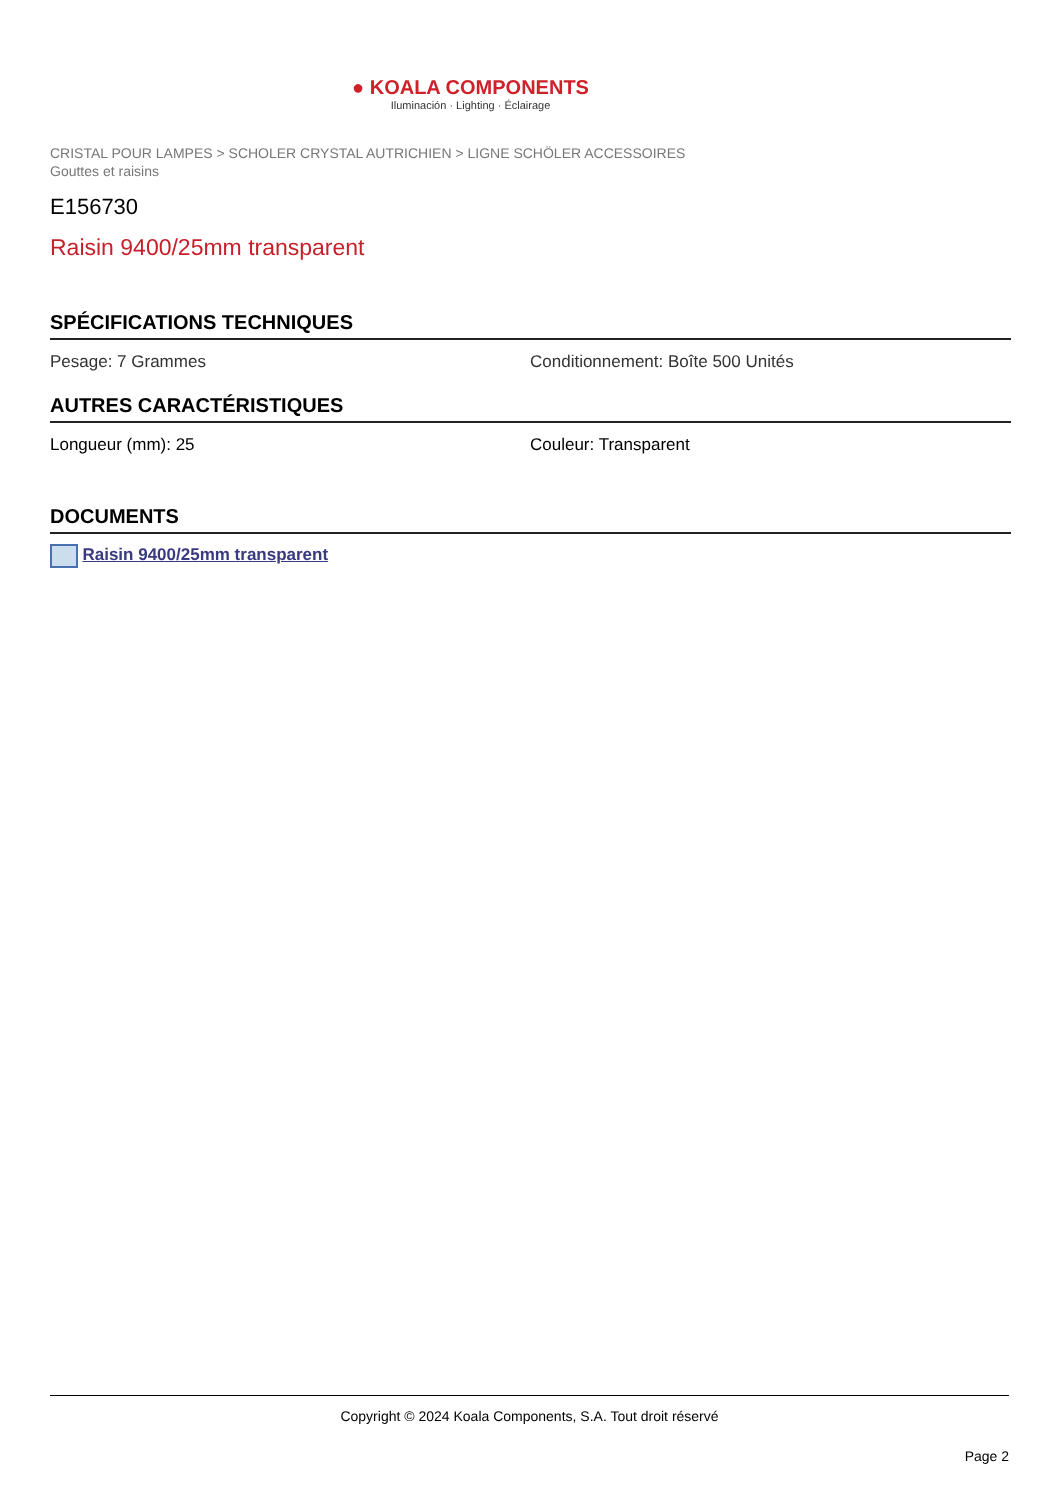● KOALA COMPONENTS
Iluminación · Lighting · Éclairage
CRISTAL POUR LAMPES > SCHOLER CRYSTAL AUTRICHIEN > LIGNE SCHÖLER ACCESSOIRES
Gouttes et raisins
E156730
Raisin 9400/25mm transparent
SPÉCIFICATIONS TECHNIQUES
Pesage: 7 Grammes Conditionnement: Boîte 500 Unités
AUTRES CARACTÉRISTIQUES
Longueur (mm): 25 Couleur: Transparent
DOCUMENTS
Raisin 9400/25mm transparent
Copyright © 2024 Koala Components, S.A. Tout droit réservé
Page 2